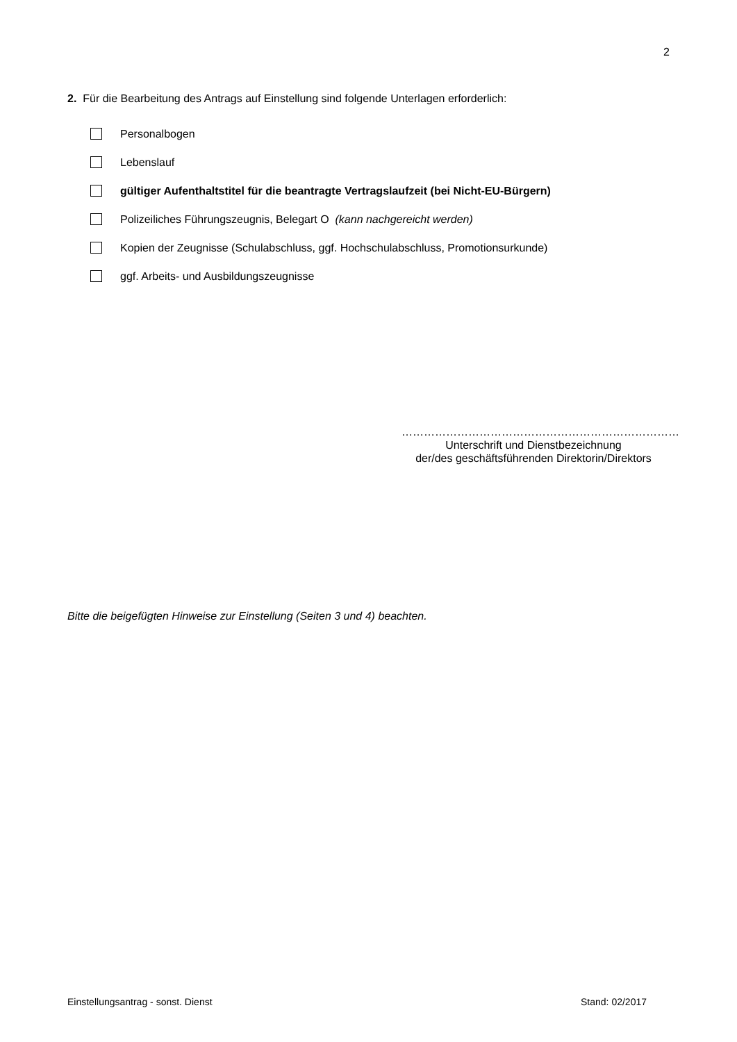2
2. Für die Bearbeitung des Antrags auf Einstellung sind folgende Unterlagen erforderlich:
Personalbogen
Lebenslauf
gültiger Aufenthaltstitel für die beantragte Vertragslaufzeit (bei Nicht-EU-Bürgern)
Polizeiliches Führungszeugnis, Belegart O (kann nachgereicht werden)
Kopien der Zeugnisse (Schulabschluss, ggf. Hochschulabschluss, Promotionsurkunde)
ggf. Arbeits- und Ausbildungszeugnisse
…………………………………………………………………
Unterschrift und Dienstbezeichnung
der/des geschäftsführenden Direktorin/Direktors
Bitte die beigefügten Hinweise zur Einstellung (Seiten 3 und 4) beachten.
Einstellungsantrag - sonst. Dienst Stand: 02/2017